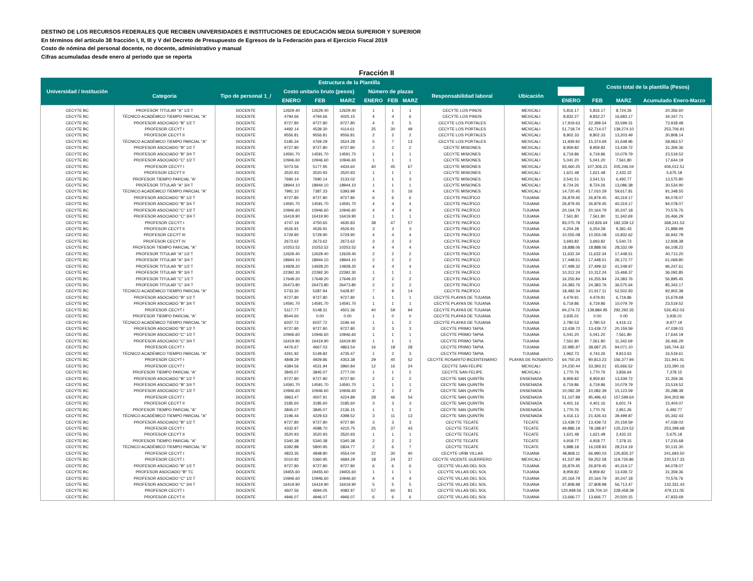DESTINO DE LOS RECURSOS FEDERALES QUE RECIBEN UNIVERSIDADES E INSTITUCIONES DE EDUCACIÓN MEDIA SUPERIOR Y SUPERIOR
En términos del artículo 38 fracción I, II, III y V del Decreto de Presupuesto de Egresos de la Federación para el Ejercicio Fiscal 2019
Costo de nómina del personal docente, no docente, administrativo y manual
Cifras acumuladas desde enero al periodo que se reporta
Fracción II
| Universidad / Institución | Estructura de la Plantilla | | | | | | | | | | | Costo total de la plantilla (Pesos) | | |
| --- | --- | --- | --- | --- | --- | --- | --- | --- | --- | --- | --- | --- | --- | --- |
| | Categoria | Tipo de personal 1_/ | Costo unitario bruto (pesos) | | | Número de plazas | | | Responsabilidad laboral | Ubicación | | | | |
| | | | ENERO | FEB | MARZ | ENERO | FEB | MARZ | | | ENERO | FEB | MARZ | Acumulado Enero-Marzo |
| CECYTE BC | PROFESOR TITULAR "A" 1/2 T | DOCENTE | 12629.40 | 12629.40 | 12629.40 | 1 | 1 | 1 | CECYTE LOS PINOS | MEXICALI | 5,816.17 | 5,816.17 | 8,724.26 | 20,356.60 |
| CECYTE BC | TÉCNICO ACADÉMICO TIEMPO PARCIAL "A" | DOCENTE | 4794.66 | 4794.66 | 4025.15 | 4 | 4 | 6 | CECYTE LOS PINOS | MEXICALI | 8,832.27 | 8,832.27 | 16,683.17 | 34,347.71 |
| CECYTE BC | PROFESOR ASOCIADO "B" 1/2 T | DOCENTE | 9727.80 | 9727.80 | 9727.80 | 4 | 5 | 5 | CECYTE LOS PORTALES | MEXICALI | 17,919.63 | 22,399.54 | 33,599.31 | 73,918.48 |
| CECYTE BC | PROFESOR CECYT I | DOCENTE | 4492.14 | 4539.30 | 4114.61 | 25 | 30 | 49 | CECYTE LOS PORTALES | MEXICALI | 51,718.74 | 62,714.07 | 139,274.10 | 253,706.91 |
| CECYTE BC | PROFESOR CECYT II | DOCENTE | 9556.81 | 9556.81 | 9556.81 | 2 | 2 | 2 | CECYTE LOS PORTALES | MEXICALI | 8,802.33 | 8,802.33 | 13,203.49 | 30,808.14 |
| CECYTE BC | TÉCNICO ACADÉMICO TIEMPO PARCIAL "A" | DOCENTE | 5185.34 | 4769.29 | 3524.28 | 5 | 7 | 13 | CECYTE LOS PORTALES | MEXICALI | 11,939.92 | 15,374.69 | 31,648.96 | 58,963.57 |
| CECYTE BC | PROFESOR ASOCIADO "B" 1/2 T | DOCENTE | 9727.80 | 9727.80 | 9727.80 | 2 | 2 | 2 | CECYTE MISIONES | MEXICALI | 8,959.82 | 8,959.82 | 13,439.72 | 31,359.36 |
| CECYTE BC | PROFESOR ASOCIADO "B" 3/4 T | DOCENTE | 14591.70 | 14591.70 | 14591.70 | 1 | 1 | 1 | CECYTE MISIONES | MEXICALI | 6,719.86 | 6,719.86 | 10,079.79 | 23,519.52 |
| CECYTE BC | PROFESOR ASOCIADO "C" 1/2 T | DOCENTE | 10946.60 | 10946.60 | 10946.60 | 1 | 1 | 1 | CECYTE MISIONES | MEXICALI | 5,041.20 | 5,041.20 | 7,561.80 | 17,644.19 |
| CECYTE BC | PROFESOR CECYT I | DOCENTE | 5073.56 | 5177.95 | 4434.60 | 40 | 45 | 67 | CECYTE MISIONES | MEXICALI | 93,460.25 | 107,306.21 | 205,246.04 | 406,012.51 |
| CECYTE BC | PROFESOR CECYT II | DOCENTE | 3520.93 | 3520.93 | 3520.93 | 1 | 1 | 1 | CECYTE MISIONES | MEXICALI | 1,621.48 | 1,621.48 | 2,432.22 | 5,675.18 |
| CECYTE BC | PROFESOR TIEMPO PARCIAL "A" | DOCENTE | 7690.14 | 7690.14 | 3133.02 | 1 | 1 | 3 | CECYTE MISIONES | MEXICALI | 3,541.51 | 3,541.51 | 6,492.77 | 13,575.80 |
| CECYTE BC | PROFESOR TITULAR "A" 3/4 T | DOCENTE | 18944.10 | 18944.10 | 18944.10 | 1 | 1 | 1 | CECYTE MISIONES | MEXICALI | 8,724.26 | 8,724.26 | 13,086.38 | 30,534.90 |
| CECYTE BC | TÉCNICO ACADÉMICO TIEMPO PARCIAL "A" | DOCENTE | 7991.10 | 7387.33 | 5393.99 | 4 | 5 | 16 | CECYTE MISIONES | MEXICALI | 14,720.45 | 17,010.29 | 59,617.81 | 91,348.55 |
| CECYTE BC | PROFESOR ASOCIADO "B" 1/2 T | DOCENTE | 9727.80 | 9727.80 | 9727.80 | 6 | 6 | 6 | CECYTE PACÍFICO | TIJUANA | 26,879.45 | 26,879.45 | 40,319.17 | 94,078.07 |
| CECYTE BC | PROFESOR ASOCIADO "B" 3/4 T | DOCENTE | 14591.70 | 14591.70 | 14591.70 | 4 | 4 | 4 | CECYTE PACÍFICO | TIJUANA | 26,879.45 | 26,879.45 | 40,319.17 | 94,078.07 |
| CECYTE BC | PROFESOR ASOCIADO "C" 1/2 T | DOCENTE | 10946.60 | 10946.60 | 10946.60 | 4 | 4 | 4 | CECYTE PACÍFICO | TIJUANA | 20,164.79 | 20,164.79 | 30,247.18 | 70,576.76 |
| CECYTE BC | PROFESOR ASOCIADO "C" 3/4 T | DOCENTE | 16419.90 | 16419.90 | 16419.90 | 1 | 1 | 1 | CECYTE PACÍFICO | TIJUANA | 7,561.80 | 7,561.80 | 11,342.69 | 26,466.29 |
| CECYTE BC | PROFESOR CECYT I | DOCENTE | 4747.19 | 4750.65 | 4630.83 | 38 | 47 | 57 | CECYTE PACÍFICO | TIJUANA | 83,075.78 | 102,826.64 | 182,339.12 | 368,241.53 |
| CECYTE BC | PROFESOR CECYT II | DOCENTE | 4526.91 | 4526.91 | 4526.91 | 3 | 3 | 3 | CECYTE PACÍFICO | TIJUANA | 6,254.28 | 6,254.28 | 9,381.43 | 21,889.99 |
| CECYTE BC | PROFESOR CECYT III | DOCENTE | 5729.90 | 5729.90 | 5729.90 | 4 | 4 | 4 | CECYTE PACÍFICO | TIJUANA | 10,555.08 | 10,555.08 | 15,832.62 | 36,942.78 |
| CECYTE BC | PROFESOR CECYT IV | DOCENTE | 2673.62 | 2673.62 | 2673.62 | 3 | 3 | 3 | CECYTE PACÍFICO | TIJUANA | 3,693.82 | 3,693.82 | 5,540.73 | 12,928.38 |
| CECYTE BC | PROFESOR TIEMPO PARCIAL "A" | DOCENTE | 10253.52 | 10253.52 | 10253.52 | 4 | 4 | 4 | CECYTE PACÍFICO | TIJUANA | 18,888.06 | 18,888.06 | 28,332.09 | 66,108.22 |
| CECYTE BC | PROFESOR TITULAR "A" 1/2 T | DOCENTE | 12629.40 | 12629.40 | 12629.40 | 2 | 2 | 2 | CECYTE PACÍFICO | TIJUANA | 11,632.34 | 11,632.34 | 17,448.51 | 40,713.20 |
| CECYTE BC | PROFESOR TITULAR "A" 3/4 T | DOCENTE | 18944.10 | 18944.10 | 18944.10 | 2 | 2 | 2 | CECYTE PACÍFICO | TIJUANA | 17,448.51 | 17,448.51 | 26,172.77 | 61,069.80 |
| CECYTE BC | PROFESOR TITULAR "B" 1/2 T | DOCENTE | 14928.20 | 14928.20 | 14928.20 | 4 | 4 | 4 | CECYTE PACÍFICO | TIJUANA | 27,499.32 | 27,499.32 | 41,248.97 | 96,247.61 |
| CECYTE BC | PROFESOR TITULAR "B" 3/4 T | DOCENTE | 22392.30 | 22392.30 | 22392.30 | 1 | 1 | 1 | CECYTE PACÍFICO | TIJUANA | 10,312.24 | 10,312.24 | 15,468.37 | 36,092.85 |
| CECYTE BC | PROFESOR TITULAR "C" 1/2 T | DOCENTE | 17649.20 | 17649.20 | 17649.20 | 2 | 2 | 2 | CECYTE PACÍFICO | TIJUANA | 16,255.84 | 16,255.84 | 24,383.76 | 56,895.45 |
| CECYTE BC | PROFESOR TITULAR "C" 3/4 T | DOCENTE | 26473.80 | 26473.80 | 26473.80 | 2 | 2 | 2 | CECYTE PACÍFICO | TIJUANA | 24,383.76 | 24,383.76 | 36,575.64 | 85,343.17 |
| CECYTE BC | TÉCNICO ACADÉMICO TIEMPO PARCIAL "A" | DOCENTE | 5733.30 | 5287.94 | 5428.87 | 7 | 9 | 14 | CECYTE PACÍFICO | TIJUANA | 18,482.34 | 21,917.11 | 52,502.93 | 92,902.38 |
| CECYTE BC | PROFESOR ASOCIADO "B" 1/2 T | DOCENTE | 9727.80 | 9727.80 | 9727.80 | 1 | 1 | 1 | CECYTE PLAYAS DE TIJUANA | TIJUANA | 4,479.91 | 4,479.91 | 6,719.86 | 15,679.68 |
| CECYTE BC | PROFESOR ASOCIADO "B" 3/4 T | DOCENTE | 14591.70 | 14591.70 | 14591.70 | 1 | 1 | 1 | CECYTE PLAYAS DE TIJUANA | TIJUANA | 6,719.86 | 6,719.86 | 10,079.79 | 23,519.52 |
| CECYTE BC | PROFESOR CECYT I | DOCENTE | 5117.77 | 5148.31 | 4501.36 | 40 | 59 | 94 | CECYTE PLAYAS DE TIJUANA | TIJUANA | 94,274.72 | 139,884.95 | 292,292.35 | 526,452.03 |
| CECYTE BC | PROFESOR TIEMPO PARCIAL "A" | DOCENTE | 8544.60 | 0.00 | 0.00 | 1 | 0 | 0 | CECYTE PLAYAS DE TIJUANA | TIJUANA | 3,935.01 | 0.00 | 0.00 | 3,935.01 |
| CECYTE BC | TÉCNICO ACADÉMICO TIEMPO PARCIAL "A" | DOCENTE | 6037.72 | 6037.72 | 3196.44 | 1 | 1 | 2 | CECYTE PLAYAS DE TIJUANA | TIJUANA | 2,780.53 | 2,780.53 | 4,416.13 | 9,977.19 |
| CECYTE BC | PROFESOR ASOCIADO "B" 1/2 T | DOCENTE | 9727.80 | 9727.80 | 9727.80 | 3 | 3 | 3 | CECYTE PRIMO TAPIA | TIJUANA | 13,439.72 | 13,439.72 | 20,159.59 | 47,039.03 |
| CECYTE BC | PROFESOR ASOCIADO "C" 1/2 T | DOCENTE | 10946.60 | 10946.60 | 10946.60 | 1 | 1 | 1 | CECYTE PRIMO TAPIA | TIJUANA | 5,041.20 | 5,041.20 | 7,561.80 | 17,644.19 |
| CECYTE BC | PROFESOR ASOCIADO "C" 3/4 T | DOCENTE | 16419.90 | 16419.90 | 16419.90 | 1 | 1 | 1 | CECYTE PRIMO TAPIA | TIJUANA | 7,561.80 | 7,561.80 | 11,342.69 | 26,466.29 |
| CECYTE BC | PROFESOR CECYT I | DOCENTE | 4476.67 | 4667.03 | 4863.54 | 16 | 18 | 28 | CECYTE PRIMO TAPIA | TIJUANA | 32,985.97 | 38,687.25 | 94,071.10 | 165,744.32 |
| CECYTE BC | TÉCNICO ACADÉMICO TIEMPO PARCIAL "A" | DOCENTE | 4261.92 | 5149.82 | 4735.47 | 1 | 2 | 3 | CECYTE PRIMO TAPIA | TIJUANA | 1,962.73 | 4,743.26 | 9,813.63 | 16,519.61 |
| CECYTE BC | PROFESOR CECYT I | DOCENTE | 4848.29 | 4929.86 | 4353.38 | 29 | 40 | 52 | CECYTE ROSARITO BICENTENARIO | PLAYAS DE ROSARITO | 64,750.24 | 90,813.23 | 156,377.94 | 311,941.41 |
| CECYTE BC | PROFESOR CECYT I | DOCENTE | 4384.56 | 4531.94 | 3960.84 | 12 | 16 | 24 | CECYTE SAN FELIPE | MEXICALI | 24,230.44 | 33,393.21 | 65,666.52 | 123,290.16 |
| CECYTE BC | PROFESOR TIEMPO PARCIAL "A" | DOCENTE | 3845.07 | 3845.07 | 2777.00 | 1 | 1 | 2 | CECYTE SAN FELIPE | MEXICALI | 1,770.76 | 1,770.76 | 3,836.64 | 7,378.15 |
| CECYTE BC | PROFESOR ASOCIADO "B" 1/2 T | DOCENTE | 9727.80 | 9727.80 | 9727.80 | 2 | 2 | 2 | CECYTE SAN QUINTÍN | ENSENADA | 8,959.82 | 8,959.82 | 13,439.72 | 31,359.36 |
| CECYTE BC | PROFESOR ASOCIADO "B" 3/4 T | DOCENTE | 14591.70 | 14591.70 | 14591.70 | 1 | 1 | 1 | CECYTE SAN QUINTÍN | ENSENADA | 6,719.86 | 6,719.86 | 10,079.79 | 23,519.52 |
| CECYTE BC | PROFESOR ASOCIADO "C" 1/2 T | DOCENTE | 10946.60 | 10946.60 | 10946.60 | 2 | 2 | 2 | CECYTE SAN QUINTÍN | ENSENADA | 10,082.39 | 10,082.39 | 15,123.59 | 35,288.38 |
| CECYTE BC | PROFESOR CECYT I | DOCENTE | 3963.47 | 4507.91 | 4224.89 | 28 | 46 | 54 | CECYTE SAN QUINTÍN | ENSENADA | 51,107.89 | 95,496.42 | 157,599.64 | 304,203.96 |
| CECYTE BC | PROFESOR CECYT II | DOCENTE | 3185.60 | 3185.60 | 3185.60 | 3 | 3 | 3 | CECYTE SAN QUINTÍN | ENSENADA | 4,401.16 | 4,401.16 | 6,601.74 | 15,404.07 |
| CECYTE BC | PROFESOR TIEMPO PARCIAL "A" | DOCENTE | 3845.07 | 3845.07 | 2136.15 | 1 | 1 | 2 | CECYTE SAN QUINTÍN | ENSENADA | 1,770.76 | 1,770.76 | 2,951.26 | 6,492.77 |
| CECYTE BC | TÉCNICO ACADÉMICO TIEMPO PARCIAL "A" | DOCENTE | 3196.44 | 4229.63 | 4398.52 | 3 | 11 | 13 | CECYTE SAN QUINTÍN | ENSENADA | 4,416.13 | 21,426.43 | 39,499.87 | 65,342.43 |
| CECYTE BC | PROFESOR ASOCIADO "B" 1/2 T | DOCENTE | 9727.80 | 9727.80 | 9727.80 | 3 | 3 | 3 | CECYTE TECATE | TECATE | 13,439.72 | 13,439.72 | 20,159.59 | 47,039.03 |
| CECYTE BC | PROFESOR CECYT I | DOCENTE | 4332.97 | 4588.70 | 4215.75 | 25 | 37 | 43 | CECYTE TECATE | TECATE | 49,886.19 | 78,188.97 | 125,224.52 | 253,299.68 |
| CECYTE BC | PROFESOR CECYT II | DOCENTE | 3520.93 | 3520.93 | 3520.93 | 1 | 1 | 1 | CECYTE TECATE | TECATE | 1,621.48 | 1,621.48 | 2,432.22 | 5,675.18 |
| CECYTE BC | PROFESOR TIEMPO PARCIAL "A" | DOCENTE | 5340.38 | 5340.38 | 5340.38 | 2 | 2 | 2 | CECYTE TECATE | TECATE | 4,918.77 | 4,918.77 | 7,378.15 | 17,215.68 |
| CECYTE BC | TÉCNICO ACADÉMICO TIEMPO PARCIAL "A" | DOCENTE | 6392.88 | 5800.95 | 5834.77 | 2 | 6 | 7 | CECYTE TECATE | TECATE | 5,888.18 | 16,028.93 | 28,214.19 | 50,131.30 |
| CECYTE BC | PROFESOR CECYT I | DOCENTE | 4823.35 | 4848.80 | 4554.04 | 22 | 30 | 40 | CECYTE URBI VILLAS | TIJUANA | 48,868.11 | 66,990.03 | 125,835.37 | 241,693.50 |
| CECYTE BC | PROFESOR CECYT I | DOCENTE | 5010.92 | 5360.95 | 4684.29 | 18 | 24 | 37 | CECYTE VICENTE GUERRERO | MEXICALI | 41,537.89 | 59,252.58 | 119,726.86 | 220,517.33 |
| CECYTE BC | PROFESOR ASOCIADO "B" 1/2 T | DOCENTE | 9727.80 | 9727.80 | 9727.80 | 6 | 6 | 6 | CECYTE VILLAS DEL SOL | TIJUANA | 26,879.45 | 26,879.45 | 40,319.17 | 94,078.07 |
| CECYTE BC | PROFESOR ASOCIADO "B" TC | DOCENTE | 19455.60 | 19455.60 | 19455.60 | 1 | 1 | 1 | CECYTE VILLAS DEL SOL | TIJUANA | 8,959.82 | 8,959.82 | 13,439.72 | 31,359.36 |
| CECYTE BC | PROFESOR ASOCIADO "C" 1/2 T | DOCENTE | 10946.60 | 10946.60 | 10946.60 | 4 | 4 | 4 | CECYTE VILLAS DEL SOL | TIJUANA | 20,164.79 | 20,164.79 | 30,247.18 | 70,576.76 |
| CECYTE BC | PROFESOR ASOCIADO "C" 3/4 T | DOCENTE | 16419.90 | 16419.90 | 16419.90 | 5 | 5 | 5 | CECYTE VILLAS DEL SOL | TIJUANA | 37,808.98 | 37,808.98 | 56,713.47 | 132,331.43 |
| CECYTE BC | PROFESOR CECYT I | DOCENTE | 4607.56 | 4694.05 | 4082.97 | 57 | 60 | 81 | CECYTE VILLAS DEL SOL | TIJUANA | 120,948.56 | 129,704.10 | 228,458.39 | 479,111.05 |
| CECYTE BC | PROFESOR CECYT II | DOCENTE | 4946.07 | 4946.07 | 4946.07 | 6 | 6 | 6 | CECYTE VILLAS DEL SOL | TIJUANA | 13,666.77 | 13,666.77 | 20,500.15 | 47,833.69 |